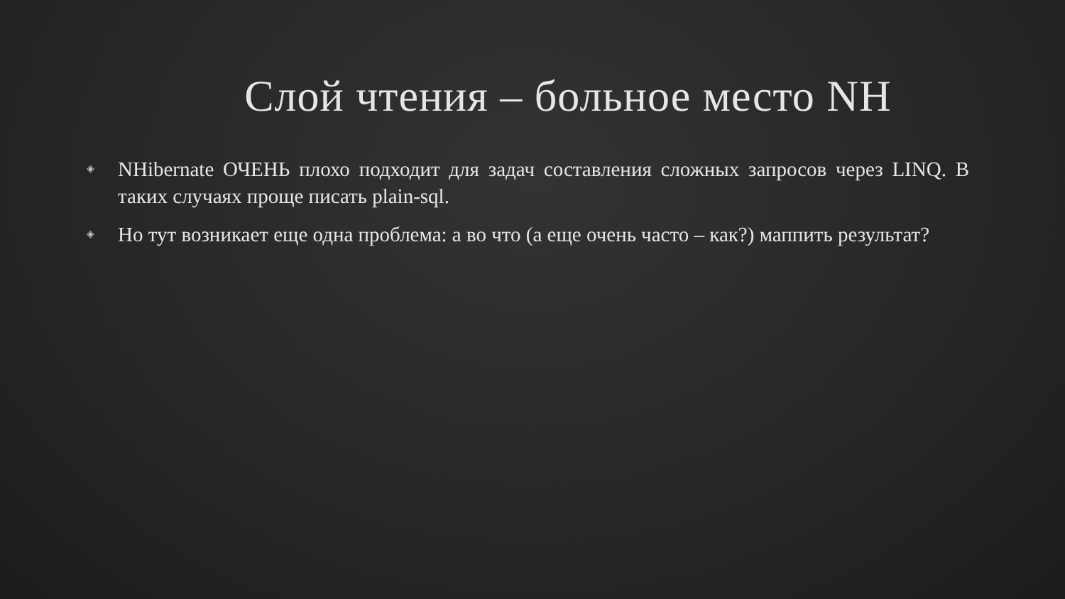Слой чтения – больное место NH
◈ NHibernate ОЧЕНЬ плохо подходит для задач составления сложных запросов через LINQ. В таких случаях проще писать plain-sql.
◈ Но тут возникает еще одна проблема: а во что (а еще очень часто – как?) маппить результат?